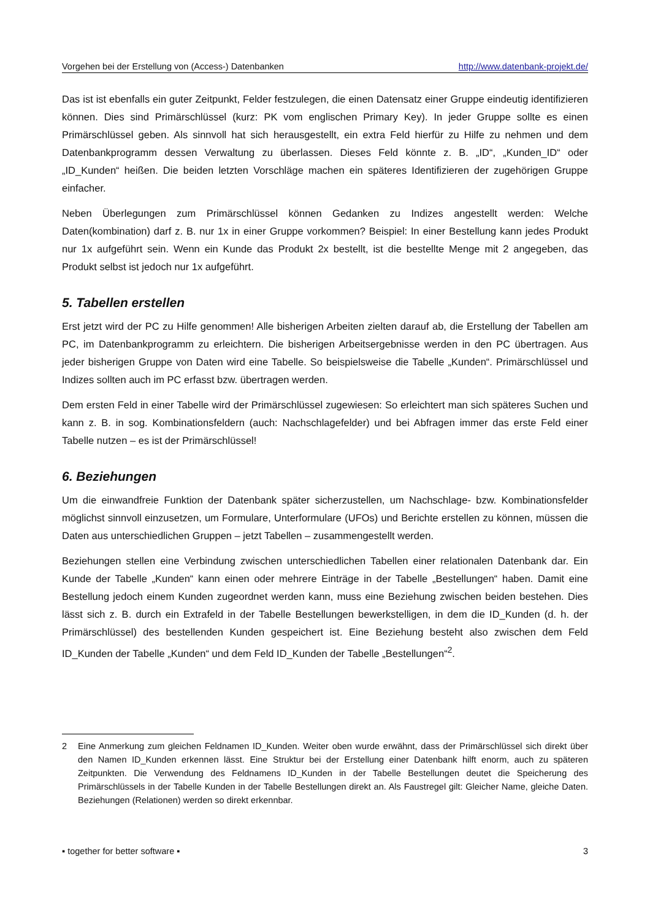Vorgehen bei der Erstellung von (Access-) Datenbanken http://www.datenbank-projekt.de/
Das ist ist ebenfalls ein guter Zeitpunkt, Felder festzulegen, die einen Datensatz einer Gruppe eindeutig identifizieren können. Dies sind Primärschlüssel (kurz: PK vom englischen Primary Key). In jeder Gruppe sollte es einen Primärschlüssel geben. Als sinnvoll hat sich herausgestellt, ein extra Feld hierfür zu Hilfe zu nehmen und dem Datenbankprogramm dessen Verwaltung zu überlassen. Dieses Feld könnte z. B. „ID“, „Kunden_ID“ oder „ID_Kunden“ heißen. Die beiden letzten Vorschläge machen ein späteres Identifizieren der zugehörigen Gruppe einfacher.
Neben Überlegungen zum Primärschlüssel können Gedanken zu Indizes angestellt werden: Welche Daten(kombination) darf z. B. nur 1x in einer Gruppe vorkommen? Beispiel: In einer Bestellung kann jedes Produkt nur 1x aufgeführt sein. Wenn ein Kunde das Produkt 2x bestellt, ist die bestellte Menge mit 2 angegeben, das Produkt selbst ist jedoch nur 1x aufgeführt.
5. Tabellen erstellen
Erst jetzt wird der PC zu Hilfe genommen! Alle bisherigen Arbeiten zielten darauf ab, die Erstellung der Tabellen am PC, im Datenbankprogramm zu erleichtern. Die bisherigen Arbeitsergebnisse werden in den PC übertragen. Aus jeder bisherigen Gruppe von Daten wird eine Tabelle. So beispielsweise die Tabelle „Kunden“. Primärschlüssel und Indizes sollten auch im PC erfasst bzw. übertragen werden.
Dem ersten Feld in einer Tabelle wird der Primärschlüssel zugewiesen: So erleichtert man sich späteres Suchen und kann z. B. in sog. Kombinationsfeldern (auch: Nachschlagefelder) und bei Abfragen immer das erste Feld einer Tabelle nutzen – es ist der Primärschlüssel!
6. Beziehungen
Um die einwandfreie Funktion der Datenbank später sicherzustellen, um Nachschlage- bzw. Kombinationsfelder möglichst sinnvoll einzusetzen, um Formulare, Unterformulare (UFOs) und Berichte erstellen zu können, müssen die Daten aus unterschiedlichen Gruppen – jetzt Tabellen – zusammengestellt werden.
Beziehungen stellen eine Verbindung zwischen unterschiedlichen Tabellen einer relationalen Datenbank dar. Ein Kunde der Tabelle „Kunden“ kann einen oder mehrere Einträge in der Tabelle „Bestellungen“ haben. Damit eine Bestellung jedoch einem Kunden zugeordnet werden kann, muss eine Beziehung zwischen beiden bestehen. Dies lässt sich z. B. durch ein Extrafeld in der Tabelle Bestellungen bewerkstelligen, in dem die ID_Kunden (d. h. der Primärschlüssel) des bestellenden Kunden gespeichert ist. Eine Beziehung besteht also zwischen dem Feld ID_Kunden der Tabelle „Kunden“ und dem Feld ID_Kunden der Tabelle „Bestellungen“<sup>2</sup>.
2 Eine Anmerkung zum gleichen Feldnamen ID_Kunden. Weiter oben wurde erwähnt, dass der Primärschlüssel sich direkt über den Namen ID_Kunden erkennen lässt. Eine Struktur bei der Erstellung einer Datenbank hilft enorm, auch zu späteren Zeitpunkten. Die Verwendung des Feldnamens ID_Kunden in der Tabelle Bestellungen deutet die Speicherung des Primärschlüssels in der Tabelle Kunden in der Tabelle Bestellungen direkt an. Als Faustregel gilt: Gleicher Name, gleiche Daten. Beziehungen (Relationen) werden so direkt erkennbar.
▪ together for better software ▪ 3